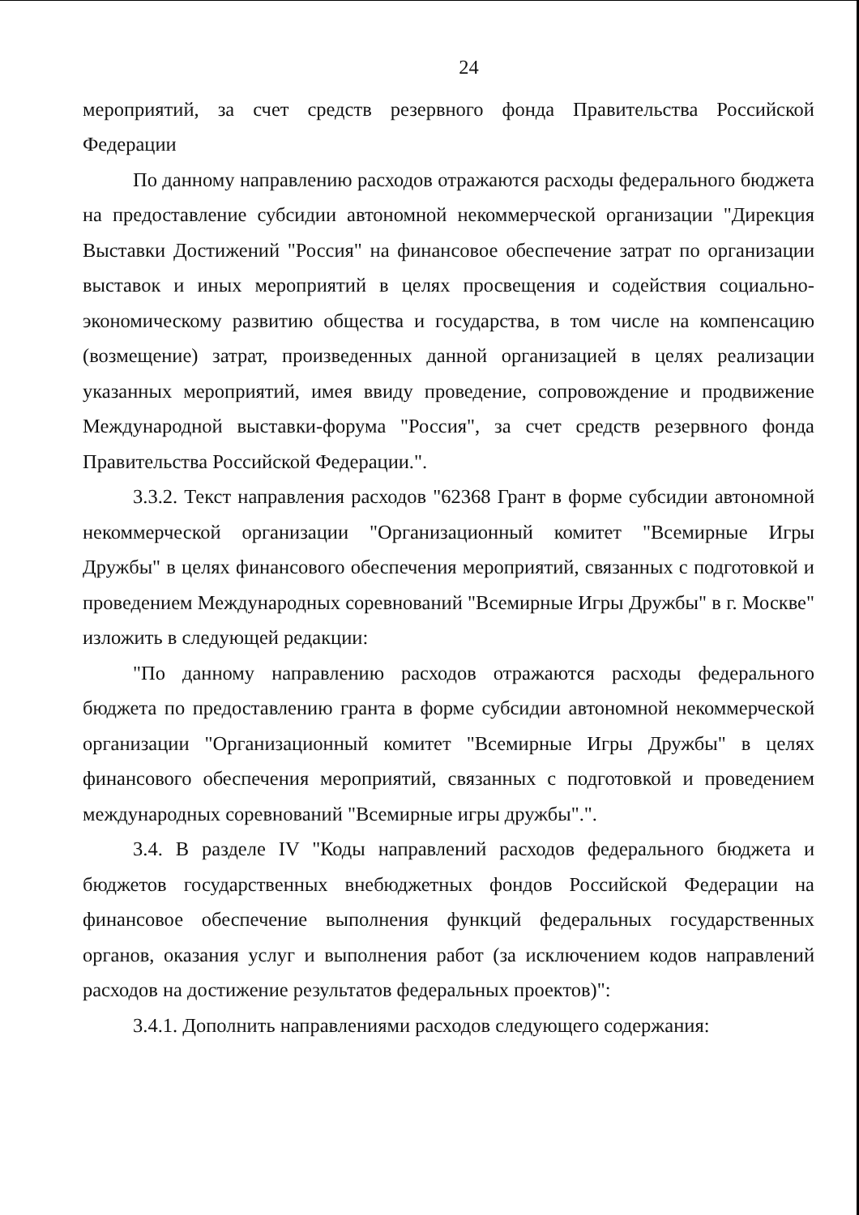24
мероприятий, за счет средств резервного фонда Правительства Российской Федерации
По данному направлению расходов отражаются расходы федерального бюджета на предоставление субсидии автономной некоммерческой организации "Дирекция Выставки Достижений "Россия" на финансовое обеспечение затрат по организации выставок и иных мероприятий в целях просвещения и содействия социально-экономическому развитию общества и государства, в том числе на компенсацию (возмещение) затрат, произведенных данной организацией в целях реализации указанных мероприятий, имея ввиду проведение, сопровождение и продвижение Международной выставки-форума "Россия", за счет средств резервного фонда Правительства Российской Федерации.".
3.3.2. Текст направления расходов "62368 Грант в форме субсидии автономной некоммерческой организации "Организационный комитет "Всемирные Игры Дружбы" в целях финансового обеспечения мероприятий, связанных с подготовкой и проведением Международных соревнований "Всемирные Игры Дружбы" в г. Москве" изложить в следующей редакции:
"По данному направлению расходов отражаются расходы федерального бюджета по предоставлению гранта в форме субсидии автономной некоммерческой организации "Организационный комитет "Всемирные Игры Дружбы" в целях финансового обеспечения мероприятий, связанных с подготовкой и проведением международных соревнований "Всемирные игры дружбы".".
3.4. В разделе IV "Коды направлений расходов федерального бюджета и бюджетов государственных внебюджетных фондов Российской Федерации на финансовое обеспечение выполнения функций федеральных государственных органов, оказания услуг и выполнения работ (за исключением кодов направлений расходов на достижение результатов федеральных проектов)":
3.4.1. Дополнить направлениями расходов следующего содержания: